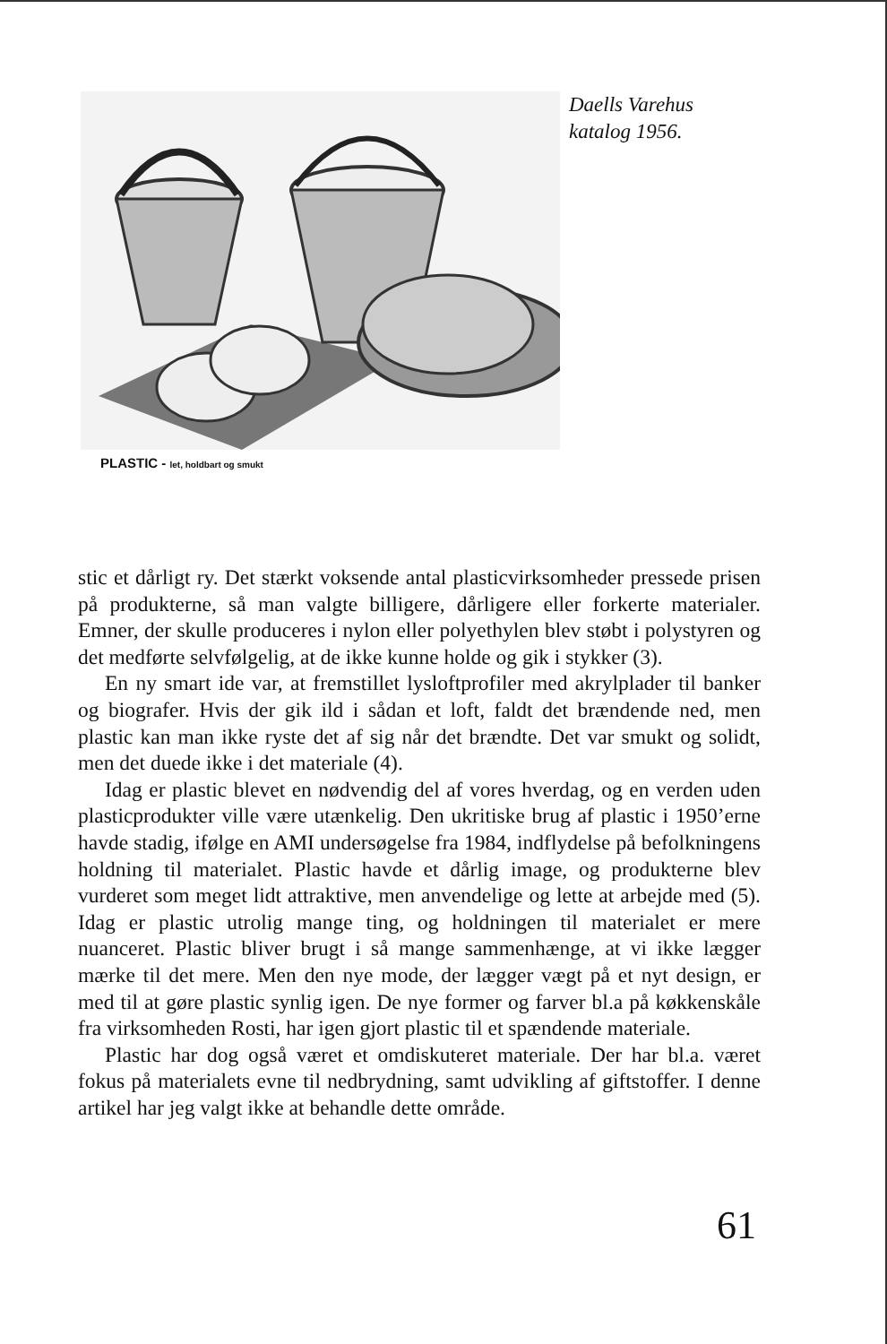PLASTIC - let, holdbart og smukt
Daells Varehus
katalog 1956.
stic et dårligt ry. Det stærkt voksende antal plasticvirksomheder pressede prisen på produkterne, så man valgte billigere, dårligere eller forkerte materialer. Emner, der skulle produceres i nylon eller polyethylen blev støbt i polystyren og det medførte selvfølgelig, at de ikke kunne holde og gik i stykker (3).
En ny smart ide var, at fremstillet lysloftprofiler med akrylplader til banker og biografer. Hvis der gik ild i sådan et loft, faldt det brændende ned, men plastic kan man ikke ryste det af sig når det brændte. Det var smukt og solidt, men det duede ikke i det materiale (4).
Idag er plastic blevet en nødvendig del af vores hverdag, og en verden uden plasticprodukter ville være utænkelig. Den ukritiske brug af plastic i 1950’erne havde stadig, ifølge en AMI undersøgelse fra 1984, indflydelse på befolkningens holdning til materialet. Plastic havde et dårlig image, og produkterne blev vurderet som meget lidt attraktive, men anvendelige og lette at arbejde med (5). Idag er plastic utrolig mange ting, og holdningen til materialet er mere nuanceret. Plastic bliver brugt i så mange sammenhænge, at vi ikke lægger mærke til det mere. Men den nye mode, der lægger vægt på et nyt design, er med til at gøre plastic synlig igen. De nye former og farver bl.a på køkkenskåle fra virksomheden Rosti, har igen gjort plastic til et spændende materiale.
Plastic har dog også været et omdiskuteret materiale. Der har bl.a. været fokus på materialets evne til nedbrydning, samt udvikling af giftstoffer. I denne artikel har jeg valgt ikke at behandle dette område.
61